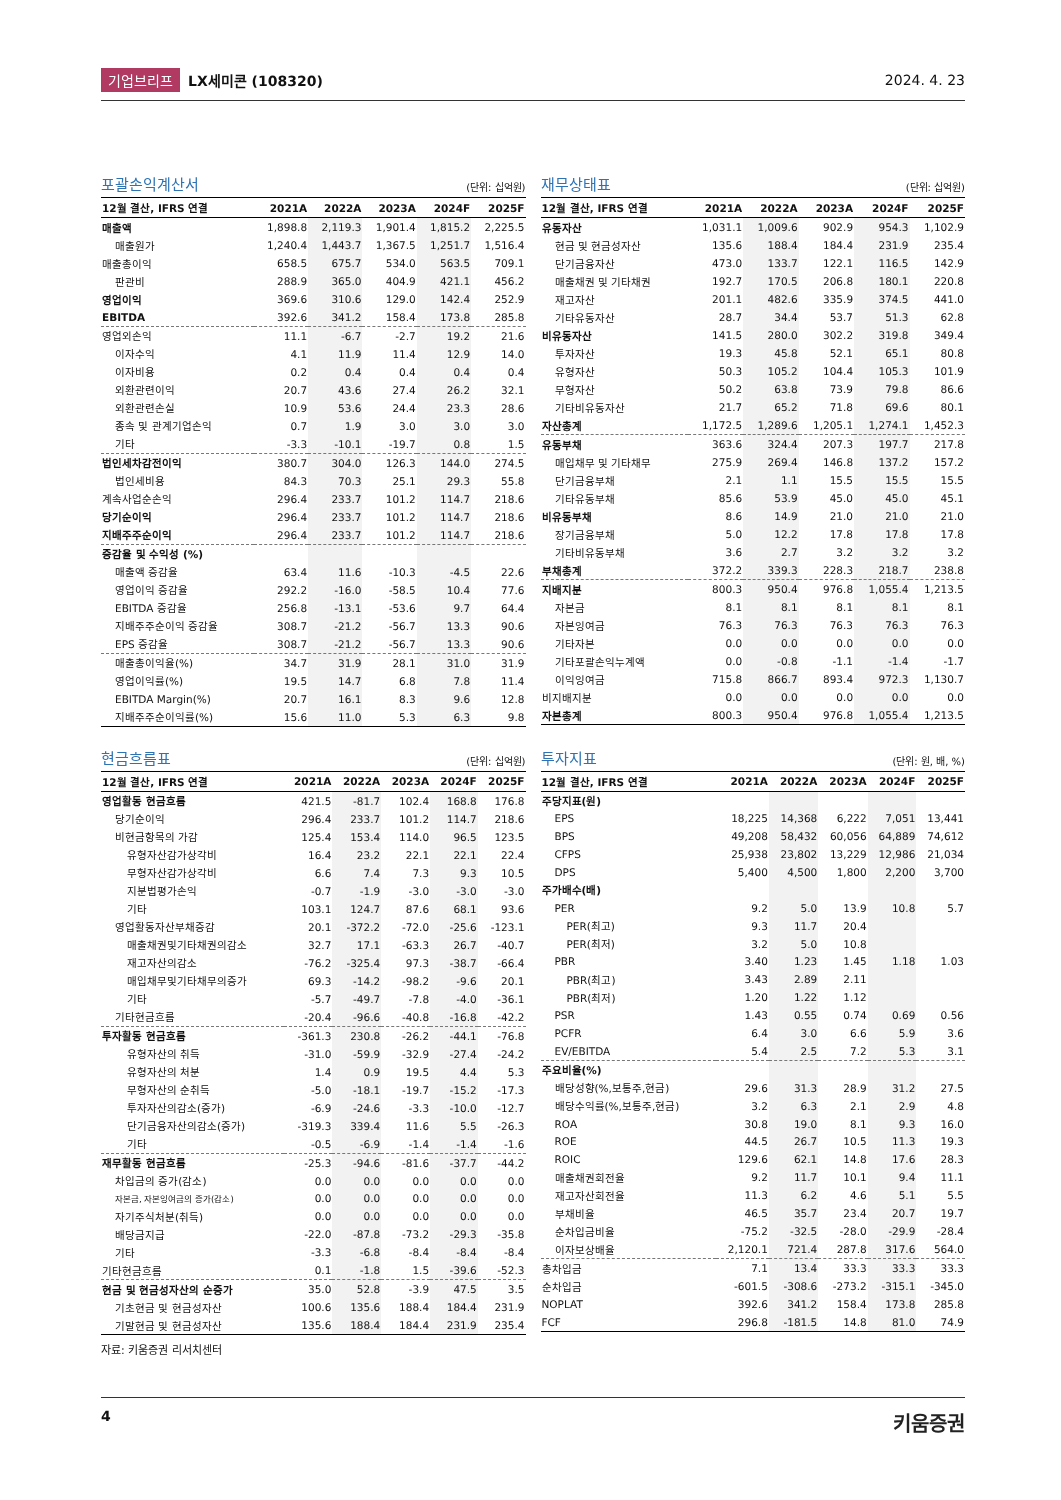기업브리프 LX세미콘 (108320) 2024. 4. 23
포괄손익계산서
(단위: 십억원)
| 12월 결산, IFRS 연결 | 2021A | 2022A | 2023A | 2024F | 2025F |
| --- | --- | --- | --- | --- | --- |
| 매출액 | 1,898.8 | 2,119.3 | 1,901.4 | 1,815.2 | 2,225.5 |
| 매출원가 | 1,240.4 | 1,443.7 | 1,367.5 | 1,251.7 | 1,516.4 |
| 매출총이익 | 658.5 | 675.7 | 534.0 | 563.5 | 709.1 |
| 판관비 | 288.9 | 365.0 | 404.9 | 421.1 | 456.2 |
| 영업이익 | 369.6 | 310.6 | 129.0 | 142.4 | 252.9 |
| EBITDA | 392.6 | 341.2 | 158.4 | 173.8 | 285.8 |
| 영업외손익 | 11.1 | -6.7 | -2.7 | 19.2 | 21.6 |
| 이자수익 | 4.1 | 11.9 | 11.4 | 12.9 | 14.0 |
| 이자비용 | 0.2 | 0.4 | 0.4 | 0.4 | 0.4 |
| 외환관련이익 | 20.7 | 43.6 | 27.4 | 26.2 | 32.1 |
| 외환관련손실 | 10.9 | 53.6 | 24.4 | 23.3 | 28.6 |
| 종속 및 관계기업손익 | 0.7 | 1.9 | 3.0 | 3.0 | 3.0 |
| 기타 | -3.3 | -10.1 | -19.7 | 0.8 | 1.5 |
| 법인세차감전이익 | 380.7 | 304.0 | 126.3 | 144.0 | 274.5 |
| 법인세비용 | 84.3 | 70.3 | 25.1 | 29.3 | 55.8 |
| 계속사업순손익 | 296.4 | 233.7 | 101.2 | 114.7 | 218.6 |
| 당기순이익 | 296.4 | 233.7 | 101.2 | 114.7 | 218.6 |
| 지배주주순이익 | 296.4 | 233.7 | 101.2 | 114.7 | 218.6 |
| 증감율 및 수익성 (%) | | | | | |
| 매출액 증감율 | 63.4 | 11.6 | -10.3 | -4.5 | 22.6 |
| 영업이익 증감율 | 292.2 | -16.0 | -58.5 | 10.4 | 77.6 |
| EBITDA 증감율 | 256.8 | -13.1 | -53.6 | 9.7 | 64.4 |
| 지배주주순이익 증감율 | 308.7 | -21.2 | -56.7 | 13.3 | 90.6 |
| EPS 증감율 | 308.7 | -21.2 | -56.7 | 13.3 | 90.6 |
| 매출총이익율(%) | 34.7 | 31.9 | 28.1 | 31.0 | 31.9 |
| 영업이익률(%) | 19.5 | 14.7 | 6.8 | 7.8 | 11.4 |
| EBITDA Margin(%) | 20.7 | 16.1 | 8.3 | 9.6 | 12.8 |
| 지배주주순이익률(%) | 15.6 | 11.0 | 5.3 | 6.3 | 9.8 |
재무상태표
(단위: 십억원)
| 12월 결산, IFRS 연결 | 2021A | 2022A | 2023A | 2024F | 2025F |
| --- | --- | --- | --- | --- | --- |
| 유동자산 | 1,031.1 | 1,009.6 | 902.9 | 954.3 | 1,102.9 |
| 현금 및 현금성자산 | 135.6 | 188.4 | 184.4 | 231.9 | 235.4 |
| 단기금융자산 | 473.0 | 133.7 | 122.1 | 116.5 | 142.9 |
| 매출채권 및 기타채권 | 192.7 | 170.5 | 206.8 | 180.1 | 220.8 |
| 재고자산 | 201.1 | 482.6 | 335.9 | 374.5 | 441.0 |
| 기타유동자산 | 28.7 | 34.4 | 53.7 | 51.3 | 62.8 |
| 비유동자산 | 141.5 | 280.0 | 302.2 | 319.8 | 349.4 |
| 투자자산 | 19.3 | 45.8 | 52.1 | 65.1 | 80.8 |
| 유형자산 | 50.3 | 105.2 | 104.4 | 105.3 | 101.9 |
| 무형자산 | 50.2 | 63.8 | 73.9 | 79.8 | 86.6 |
| 기타비유동자산 | 21.7 | 65.2 | 71.8 | 69.6 | 80.1 |
| 자산총계 | 1,172.5 | 1,289.6 | 1,205.1 | 1,274.1 | 1,452.3 |
| 유동부채 | 363.6 | 324.4 | 207.3 | 197.7 | 217.8 |
| 매입채무 및 기타채무 | 275.9 | 269.4 | 146.8 | 137.2 | 157.2 |
| 단기금융부채 | 2.1 | 1.1 | 15.5 | 15.5 | 15.5 |
| 기타유동부채 | 85.6 | 53.9 | 45.0 | 45.0 | 45.1 |
| 비유동부채 | 8.6 | 14.9 | 21.0 | 21.0 | 21.0 |
| 장기금융부채 | 5.0 | 12.2 | 17.8 | 17.8 | 17.8 |
| 기타비유동부채 | 3.6 | 2.7 | 3.2 | 3.2 | 3.2 |
| 부채총계 | 372.2 | 339.3 | 228.3 | 218.7 | 238.8 |
| 지배지분 | 800.3 | 950.4 | 976.8 | 1,055.4 | 1,213.5 |
| 자본금 | 8.1 | 8.1 | 8.1 | 8.1 | 8.1 |
| 자본잉여금 | 76.3 | 76.3 | 76.3 | 76.3 | 76.3 |
| 기타자본 | 0.0 | 0.0 | 0.0 | 0.0 | 0.0 |
| 기타포괄손익누계액 | 0.0 | -0.8 | -1.1 | -1.4 | -1.7 |
| 이익잉여금 | 715.8 | 866.7 | 893.4 | 972.3 | 1,130.7 |
| 비지배지분 | 0.0 | 0.0 | 0.0 | 0.0 | 0.0 |
| 자본총계 | 800.3 | 950.4 | 976.8 | 1,055.4 | 1,213.5 |
현금흐름표
(단위: 십억원)
| 12월 결산, IFRS 연결 | 2021A | 2022A | 2023A | 2024F | 2025F |
| --- | --- | --- | --- | --- | --- |
| 영업활동 현금흐름 | 421.5 | -81.7 | 102.4 | 168.8 | 176.8 |
| 당기순이익 | 296.4 | 233.7 | 101.2 | 114.7 | 218.6 |
| 비현금항목의 가감 | 125.4 | 153.4 | 114.0 | 96.5 | 123.5 |
| 유형자산감가상각비 | 16.4 | 23.2 | 22.1 | 22.1 | 22.4 |
| 무형자산감가상각비 | 6.6 | 7.4 | 7.3 | 9.3 | 10.5 |
| 지분법평가손익 | -0.7 | -1.9 | -3.0 | -3.0 | -3.0 |
| 기타 | 103.1 | 124.7 | 87.6 | 68.1 | 93.6 |
| 영업활동자산부채증감 | 20.1 | -372.2 | -72.0 | -25.6 | -123.1 |
| 매출채권및기타채권의감소 | 32.7 | 17.1 | -63.3 | 26.7 | -40.7 |
| 재고자산의감소 | -76.2 | -325.4 | 97.3 | -38.7 | -66.4 |
| 매입채무및기타채무의증가 | 69.3 | -14.2 | -98.2 | -9.6 | 20.1 |
| 기타 | -5.7 | -49.7 | -7.8 | -4.0 | -36.1 |
| 기타현금흐름 | -20.4 | -96.6 | -40.8 | -16.8 | -42.2 |
| 투자활동 현금흐름 | -361.3 | 230.8 | -26.2 | -44.1 | -76.8 |
| 유형자산의 취득 | -31.0 | -59.9 | -32.9 | -27.4 | -24.2 |
| 유형자산의 처분 | 1.4 | 0.9 | 19.5 | 4.4 | 5.3 |
| 무형자산의 순취득 | -5.0 | -18.1 | -19.7 | -15.2 | -17.3 |
| 투자자산의감소(증가) | -6.9 | -24.6 | -3.3 | -10.0 | -12.7 |
| 단기금융자산의감소(증가) | -319.3 | 339.4 | 11.6 | 5.5 | -26.3 |
| 기타 | -0.5 | -6.9 | -1.4 | -1.4 | -1.6 |
| 재무활동 현금흐름 | -25.3 | -94.6 | -81.6 | -37.7 | -44.2 |
| 차입금의 증가(감소) | 0.0 | 0.0 | 0.0 | 0.0 | 0.0 |
| 자본금, 자본잉여금의 증가(감소) | 0.0 | 0.0 | 0.0 | 0.0 | 0.0 |
| 자기주식처분(취득) | 0.0 | 0.0 | 0.0 | 0.0 | 0.0 |
| 배당금지급 | -22.0 | -87.8 | -73.2 | -29.3 | -35.8 |
| 기타 | -3.3 | -6.8 | -8.4 | -8.4 | -8.4 |
| 기타현금흐름 | 0.1 | -1.8 | 1.5 | -39.6 | -52.3 |
| 현금 및 현금성자산의 순증가 | 35.0 | 52.8 | -3.9 | 47.5 | 3.5 |
| 기초현금 및 현금성자산 | 100.6 | 135.6 | 188.4 | 184.4 | 231.9 |
| 기말현금 및 현금성자산 | 135.6 | 188.4 | 184.4 | 231.9 | 235.4 |
자료: 키움증권 리서치센터
투자지표
(단위: 원, 배, %)
| 12월 결산, IFRS 연결 | 2021A | 2022A | 2023A | 2024F | 2025F |
| --- | --- | --- | --- | --- | --- |
| 주당지표(원) | | | | | |
| EPS | 18,225 | 14,368 | 6,222 | 7,051 | 13,441 |
| BPS | 49,208 | 58,432 | 60,056 | 64,889 | 74,612 |
| CFPS | 25,938 | 23,802 | 13,229 | 12,986 | 21,034 |
| DPS | 5,400 | 4,500 | 1,800 | 2,200 | 3,700 |
| 주가배수(배) | | | | | |
| PER | 9.2 | 5.0 | 13.9 | 10.8 | 5.7 |
| PER(최고) | 9.3 | 11.7 | 20.4 | | |
| PER(최저) | 3.2 | 5.0 | 10.8 | | |
| PBR | 3.40 | 1.23 | 1.45 | 1.18 | 1.03 |
| PBR(최고) | 3.43 | 2.89 | 2.11 | | |
| PBR(최저) | 1.20 | 1.22 | 1.12 | | |
| PSR | 1.43 | 0.55 | 0.74 | 0.69 | 0.56 |
| PCFR | 6.4 | 3.0 | 6.6 | 5.9 | 3.6 |
| EV/EBITDA | 5.4 | 2.5 | 7.2 | 5.3 | 3.1 |
| 주요비율(%) | | | | | |
| 배당성향(%,보통주,현금) | 29.6 | 31.3 | 28.9 | 31.2 | 27.5 |
| 배당수익률(%,보통주,현금) | 3.2 | 6.3 | 2.1 | 2.9 | 4.8 |
| ROA | 30.8 | 19.0 | 8.1 | 9.3 | 16.0 |
| ROE | 44.5 | 26.7 | 10.5 | 11.3 | 19.3 |
| ROIC | 129.6 | 62.1 | 14.8 | 17.6 | 28.3 |
| 매출채권회전율 | 9.2 | 11.7 | 10.1 | 9.4 | 11.1 |
| 재고자산회전율 | 11.3 | 6.2 | 4.6 | 5.1 | 5.5 |
| 부채비율 | 46.5 | 35.7 | 23.4 | 20.7 | 19.7 |
| 순차입금비율 | -75.2 | -32.5 | -28.0 | -29.9 | -28.4 |
| 이자보상배율 | 2,120.1 | 721.4 | 287.8 | 317.6 | 564.0 |
| 총차입금 | 7.1 | 13.4 | 33.3 | 33.3 | 33.3 |
| 순차입금 | -601.5 | -308.6 | -273.2 | -315.1 | -345.0 |
| NOPLAT | 392.6 | 341.2 | 158.4 | 173.8 | 285.8 |
| FCF | 296.8 | -181.5 | 14.8 | 81.0 | 74.9 |
4 키움증권